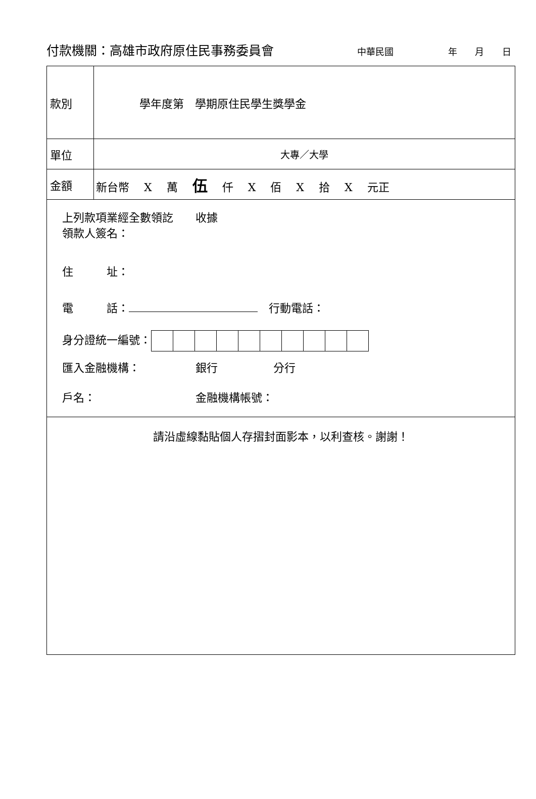付款機關：高雄市政府原住民事務委員會 中華民國 年 月 日
| 款別 | 學年度第 學期原住民學生獎學金 |
| 單位 | 大專／大學 |
| 金額 | 新台幣 X 萬 伍 仟 X 佰 X 拾 X 元正 |
| 上列款項業經全數領訖 收據 領款人簽名： 住 址： 電 話： 行動電話： 身分證統一編號： 匯入金融機構： 銀行 分行 戶名： 金融機構帳號： | |
| 請沿虛線黏貼個人存摺封面影本，以利查核。謝謝！ | |